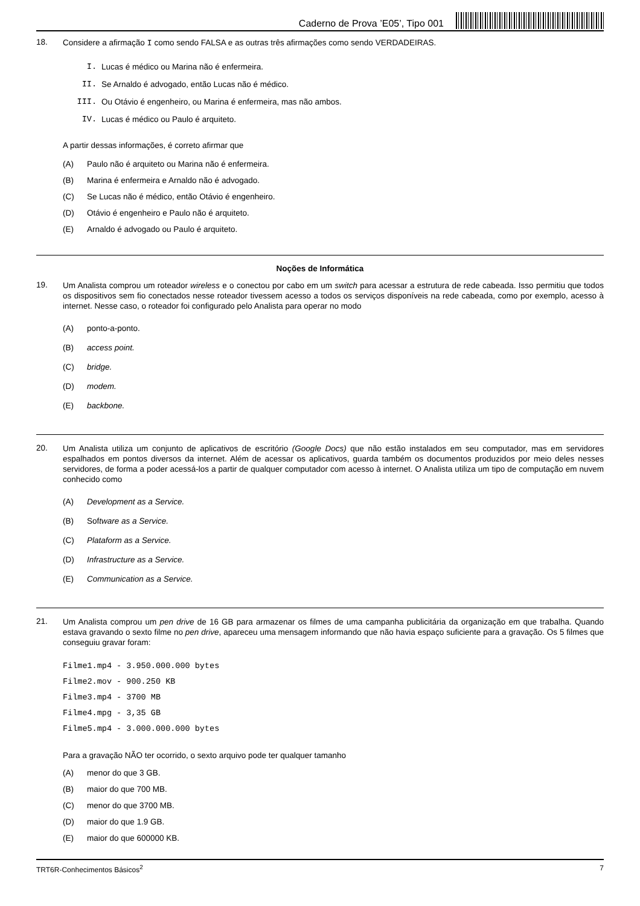Caderno de Prova ’E05’, Tipo 001
18.
Considere a afirmação I como sendo FALSA e as outras três afirmações como sendo VERDADEIRAS.
I. Lucas é médico ou Marina não é enfermeira.
II. Se Arnaldo é advogado, então Lucas não é médico.
III. Ou Otávio é engenheiro, ou Marina é enfermeira, mas não ambos.
IV. Lucas é médico ou Paulo é arquiteto.
A partir dessas informações, é correto afirmar que
(A) Paulo não é arquiteto ou Marina não é enfermeira.
(B) Marina é enfermeira e Arnaldo não é advogado.
(C) Se Lucas não é médico, então Otávio é engenheiro.
(D) Otávio é engenheiro e Paulo não é arquiteto.
(E) Arnaldo é advogado ou Paulo é arquiteto.
Noções de Informática
19.
Um Analista comprou um roteador wireless e o conectou por cabo em um switch para acessar a estrutura de rede cabeada. Isso permitiu que todos os dispositivos sem fio conectados nesse roteador tivessem acesso a todos os serviços disponíveis na rede cabeada, como por exemplo, acesso à internet. Nesse caso, o roteador foi configurado pelo Analista para operar no modo
(A) ponto-a-ponto.
(B) access point.
(C) bridge.
(D) modem.
(E) backbone.
20.
Um Analista utiliza um conjunto de aplicativos de escritório (Google Docs) que não estão instalados em seu computador, mas em servidores espalhados em pontos diversos da internet. Além de acessar os aplicativos, guarda também os documentos produzidos por meio deles nesses servidores, de forma a poder acessá-los a partir de qualquer computador com acesso à internet. O Analista utiliza um tipo de computação em nuvem conhecido como
(A) Development as a Service.
(B) Sof tware as a Service.
(C) Plataform as a Service.
(D) Infrastructure as a Service.
(E) Communication as a Service.
21.
Um Analista comprou um pen drive de 16 GB para armazenar os filmes de uma campanha publicitária da organização em que trabalha. Quando estava gravando o sexto filme no pen drive, apareceu uma mensagem informando que não havia espaço suficiente para a gravação. Os 5 filmes que conseguiu gravar foram:
Filme1.mp4 - 3.950.000.000 bytes
Filme2.mov - 900.250 KB
Filme3.mp4 - 3700 MB
Filme4.mpg - 3,35 GB
Filme5.mp4 - 3.000.000.000 bytes
Para a gravação NÃO ter ocorrido, o sexto arquivo pode ter qualquer tamanho
(A) menor do que 3 GB.
(B) maior do que 700 MB.
(C) menor do que 3700 MB.
(D) maior do que 1.9 GB.
(E) maior do que 600000 KB.
TRT6R-Conhecimentos Básicos<sup>2</sup> 7